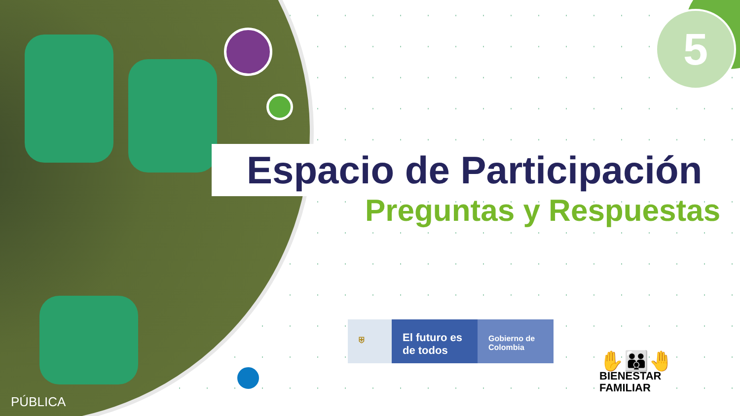5
Espacio de Participación
Preguntas y Respuestas
⛨
El futuro es de todos
Gobierno de Colombia
✋👪🤚
BIENESTAR
FAMILIAR
PÚBLICA